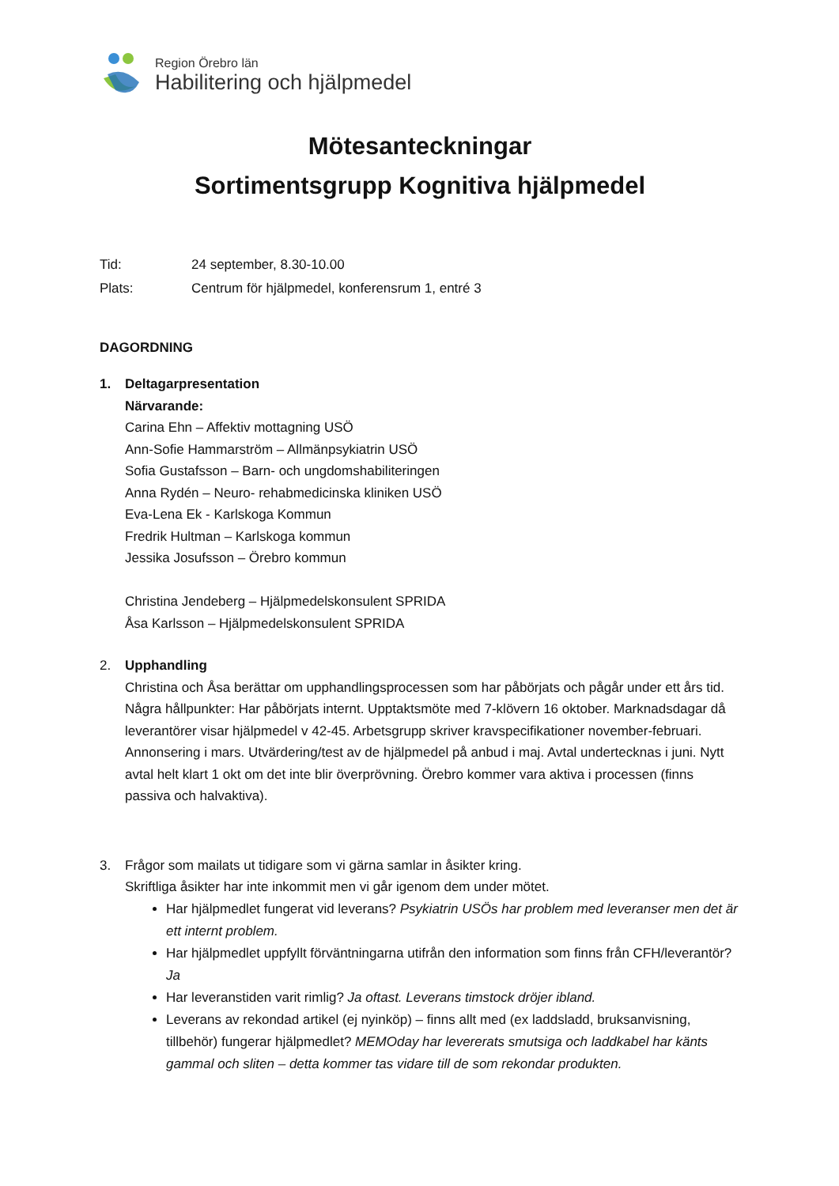Region Örebro län
Habilitering och hjälpmedel
Mötesanteckningar
Sortimentsgrupp Kognitiva hjälpmedel
Tid: 24 september, 8.30-10.00
Plats: Centrum för hjälpmedel, konferensrum 1, entré 3
DAGORDNING
1. Deltagarpresentation
Närvarande:
Carina Ehn – Affektiv mottagning USÖ
Ann-Sofie Hammarström – Allmänpsykiatrin USÖ
Sofia Gustafsson – Barn- och ungdomshabiliteringen
Anna Rydén – Neuro- rehabmedicinska kliniken USÖ
Eva-Lena Ek - Karlskoga Kommun
Fredrik Hultman – Karlskoga kommun
Jessika Josufsson – Örebro kommun
Christina Jendeberg – Hjälpmedelskonsulent SPRIDA
Åsa Karlsson – Hjälpmedelskonsulent SPRIDA
2. Upphandling
Christina och Åsa berättar om upphandlingsprocessen som har påbörjats och pågår under ett års tid. Några hållpunkter: Har påbörjats internt. Upptaktsmöte med 7-klövern 16 oktober. Marknadsdagar då leverantörer visar hjälpmedel v 42-45. Arbetsgrupp skriver kravspecifikationer november-februari. Annonsering i mars. Utvärdering/test av de hjälpmedel på anbud i maj. Avtal undertecknas i juni. Nytt avtal helt klart 1 okt om det inte blir överprövning. Örebro kommer vara aktiva i processen (finns passiva och halvaktiva).
3. Frågor som mailats ut tidigare som vi gärna samlar in åsikter kring.
Skriftliga åsikter har inte inkommit men vi går igenom dem under mötet.
Har hjälpmedlet fungerat vid leverans? Psykiatrin USÖs har problem med leveranser men det är ett internt problem.
Har hjälpmedlet uppfyllt förväntningarna utifrån den information som finns från CFH/leverantör? Ja
Har leveranstiden varit rimlig? Ja oftast. Leverans timstock dröjer ibland.
Leverans av rekondad artikel (ej nyinköp) – finns allt med (ex laddsladd, bruksanvisning, tillbehör) fungerar hjälpmedlet? MEMOday har levererats smutsiga och laddkabel har känts gammal och sliten – detta kommer tas vidare till de som rekondar produkten.